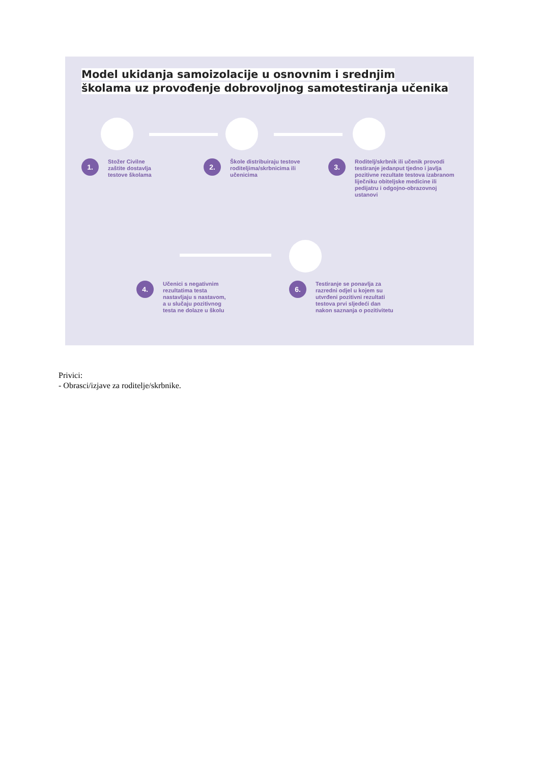Model ukidanja samoizolacije u osnovnim i srednjim
školama uz provođenje dobrovoljnog samotestiranja učenika
1.
Stožer Civilne
zaštite dostavlja
testove školama
2.
Škole distribuiraju testove
roditeljima/skrbnicima ili
učenicima
3.
Roditelj/skrbnik ili učenik provodi testiranje jedanput tjedno i javlja pozitivne rezultate testova izabranom liječniku obiteljske medicine ili pedijatru i odgojno-obrazovnoj ustanovi
4.
Učenici s negativnim
rezultatima testa
nastavljaju s nastavom,
a u slučaju pozitivnog
testa ne dolaze u školu
6.
Testiranje se ponavlja za
razredni odjel u kojem su
utvrđeni pozitivni rezultati
testova prvi sljedeći dan
nakon saznanja o pozitivitetu
Privici:
- Obrasci/izjave za roditelje/skrbnike.